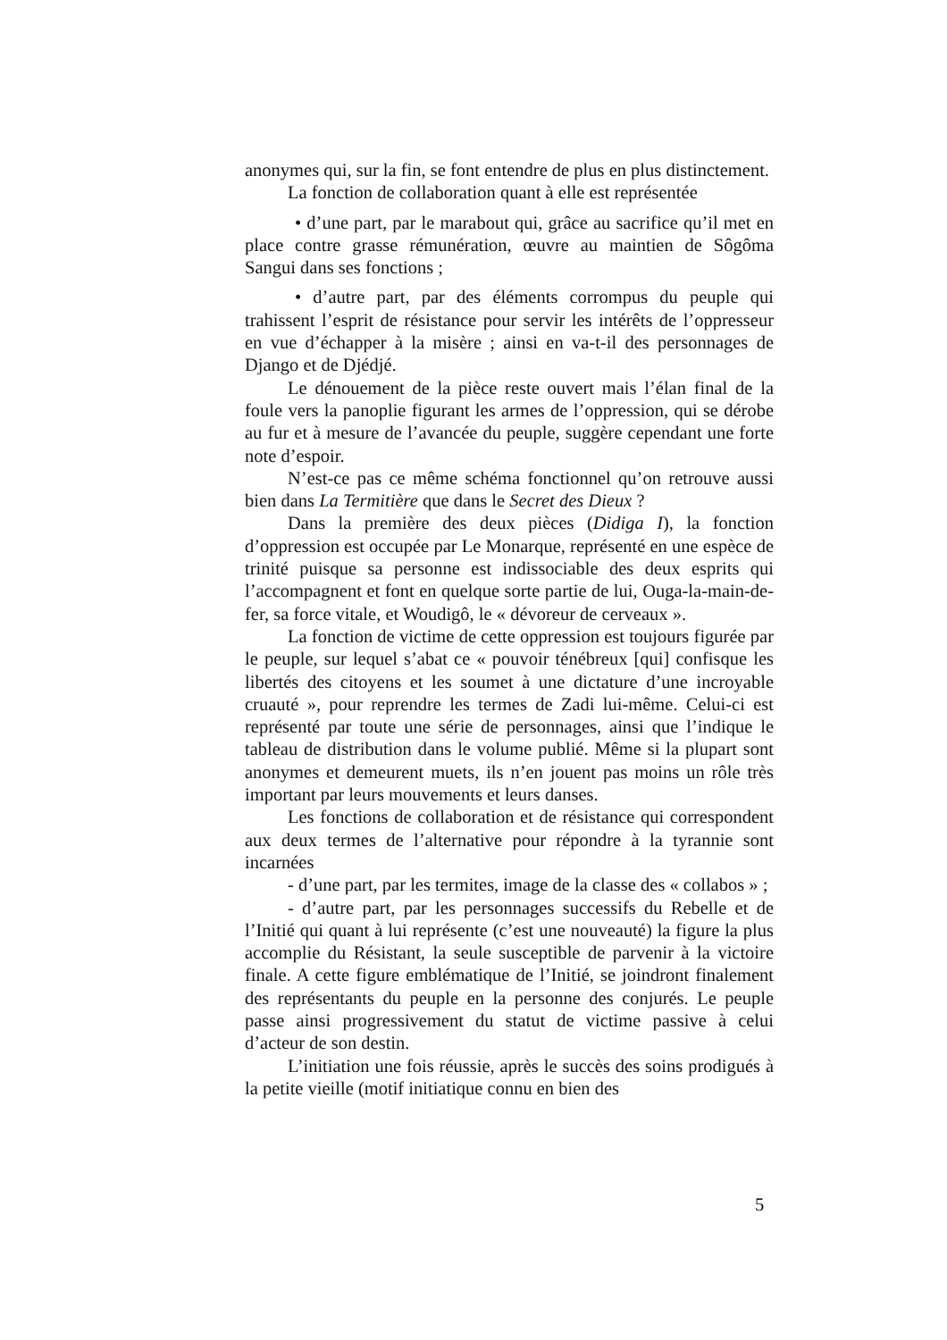anonymes qui, sur la fin, se font entendre de plus en plus distinctement.
La fonction de collaboration quant à elle est représentée
• d’une part, par le marabout qui, grâce au sacrifice qu’il met en place contre grasse rémunération, œuvre au maintien de Sôgôma Sangui dans ses fonctions ;
• d’autre part, par des éléments corrompus du peuple qui trahissent l’esprit de résistance pour servir les intérêts de l’oppresseur en vue d’échapper à la misère ; ainsi en va-t-il des personnages de Django et de Djédjé.
Le dénouement de la pièce reste ouvert mais l’élan final de la foule vers la panoplie figurant les armes de l’oppression, qui se dérobe au fur et à mesure de l’avancée du peuple, suggère cependant une forte note d’espoir.
N’est-ce pas ce même schéma fonctionnel qu’on retrouve aussi bien dans La Termitière que dans le Secret des Dieux ?
Dans la première des deux pièces (Didiga I), la fonction d’oppression est occupée par Le Monarque, représenté en une espèce de trinité puisque sa personne est indissociable des deux esprits qui l’accompagnent et font en quelque sorte partie de lui, Ouga-la-main-de-fer, sa force vitale, et Woudigô, le « dévoreur de cerveaux ».
La fonction de victime de cette oppression est toujours figurée par le peuple, sur lequel s’abat ce « pouvoir ténébreux [qui] confisque les libertés des citoyens et les soumet à une dictature d’une incroyable cruauté », pour reprendre les termes de Zadi lui-même. Celui-ci est représenté par toute une série de personnages, ainsi que l’indique le tableau de distribution dans le volume publié. Même si la plupart sont anonymes et demeurent muets, ils n’en jouent pas moins un rôle très important par leurs mouvements et leurs danses.
Les fonctions de collaboration et de résistance qui correspondent aux deux termes de l’alternative pour répondre à la tyrannie sont incarnées
- d’une part, par les termites, image de la classe des « collabos » ;
- d’autre part, par les personnages successifs du Rebelle et de l’Initié qui quant à lui représente (c’est une nouveauté) la figure la plus accomplie du Résistant, la seule susceptible de parvenir à la victoire finale. A cette figure emblématique de l’Initié, se joindront finalement des représentants du peuple en la personne des conjurés. Le peuple passe ainsi progressivement du statut de victime passive à celui d’acteur de son destin.
L’initiation une fois réussie, après le succès des soins prodigués à la petite vieille (motif initiatique connu en bien des
5